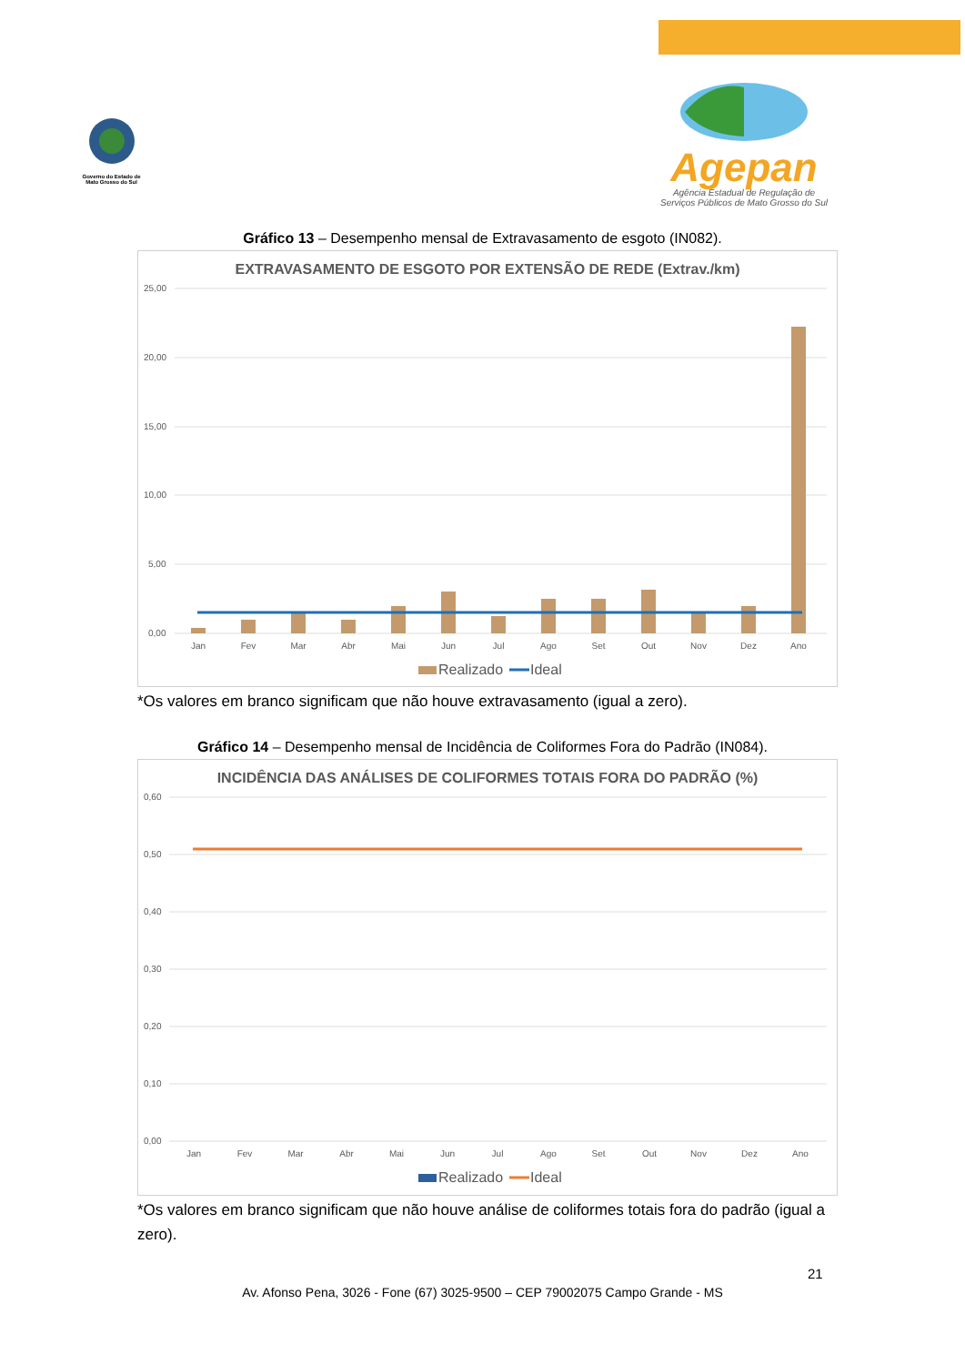Governo do Estado de Mato Grosso do Sul
Agepan
Agência Estadual de Regulação de
Serviços Públicos de Mato Grosso do Sul
Gráfico 13 – Desempenho mensal de Extravasamento de esgoto (IN082).
EXTRAVASAMENTO DE ESGOTO POR EXTENSÃO DE REDE (Extrav./km)
25,00
20,00
15,00
10,00
5,00
0,00
Jan
Fev
Mar
Abr
Mai
Jun
Jul
Ago
Set
Out
Nov
Dez
Ano
Realizado
Ideal
*Os valores em branco significam que não houve extravasamento (igual a zero).
Gráfico 14 – Desempenho mensal de Incidência de Coliformes Fora do Padrão (IN084).
INCIDÊNCIA DAS ANÁLISES DE COLIFORMES TOTAIS FORA DO PADRÃO (%)
0,60
0,50
0,40
0,30
0,20
0,10
0,00
Jan
Fev
Mar
Abr
Mai
Jun
Jul
Ago
Set
Out
Nov
Dez
Ano
Realizado
Ideal
*Os valores em branco significam que não houve análise de coliformes totais fora do padrão (igual a zero).
21
Av. Afonso Pena, 3026 - Fone (67) 3025-9500 – CEP 79002075 Campo Grande - MS